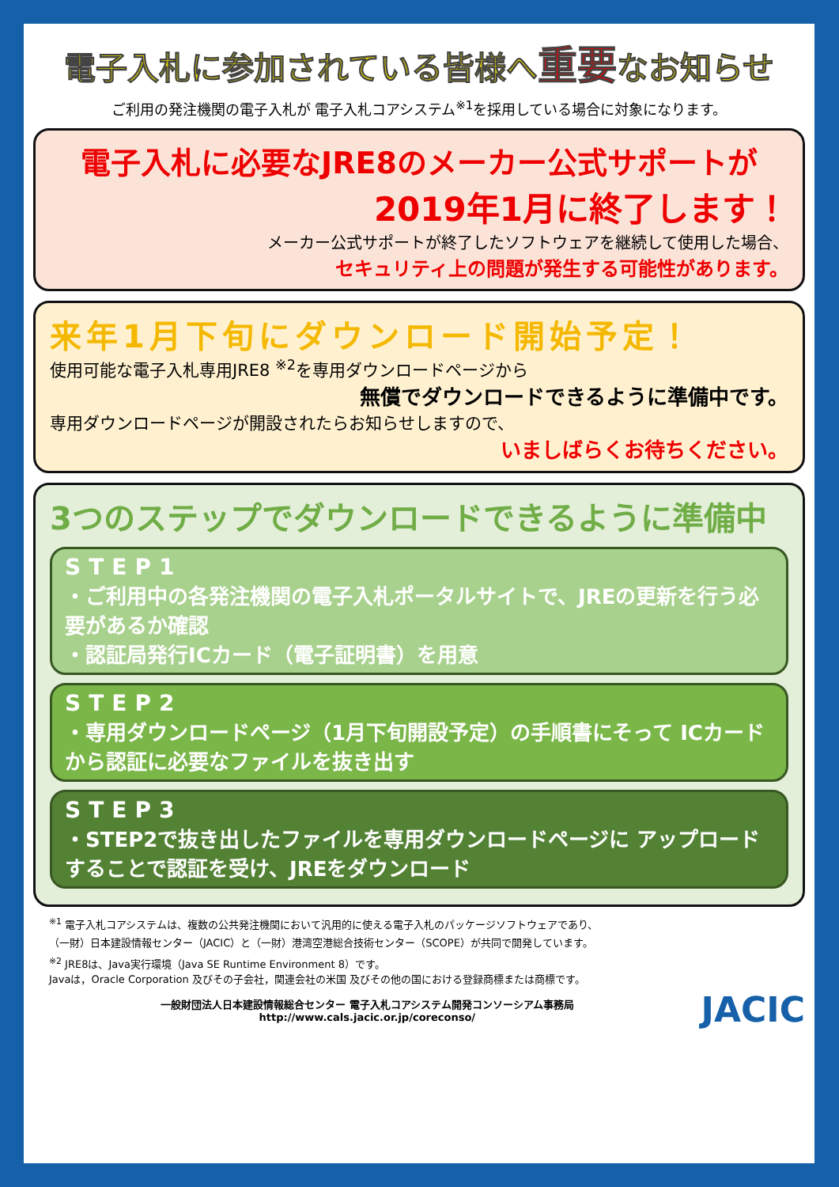電子入札に参加されている皆様へ重要なお知らせ
ご利用の発注機関の電子入札が 電子入札コアシステム<sup>※1</sup>を採用している場合に対象になります。
電子入札に必要なJRE8のメーカー公式サポートが
2019年1月に終了します！
メーカー公式サポートが終了したソフトウェアを継続して使用した場合、
セキュリティ上の問題が発生する可能性があります。
来年1月下旬にダウンロード開始予定！
使用可能な電子入札専用JRE8 <sup>※2</sup>を専用ダウンロードページから
無償でダウンロードできるように準備中です。
専用ダウンロードページが開設されたらお知らせしますので、
いましばらくお待ちください。
3つのステップでダウンロードできるように準備中
STEP1
・ご利用中の各発注機関の電子入札ポータルサイトで、JREの更新を行う必要があるか確認
・認証局発行ICカード（電子証明書）を用意
STEP2
・専用ダウンロードページ（1月下旬開設予定）の手順書にそって ICカードから認証に必要なファイルを抜き出す
STEP3
・STEP2で抜き出したファイルを専用ダウンロードページに アップロードすることで認証を受け、JREをダウンロード
<sup>※1</sup> 電子入札コアシステムは、複数の公共発注機関において汎用的に使える電子入札のパッケージソフトウェアであり、
（一財）日本建設情報センター（JACIC）と（一財）港湾空港総合技術センター（SCOPE）が共同で開発しています。
<sup>※2</sup> JRE8は、Java実行環境（Java SE Runtime Environment 8）です。
Javaは，Oracle Corporation 及びその子会社，関連会社の米国 及びその他の国における登録商標または商標です。
一般財団法人日本建設情報総合センター 電子入札コアシステム開発コンソーシアム事務局
http://www.cals.jacic.or.jp/coreconso/
JACIC